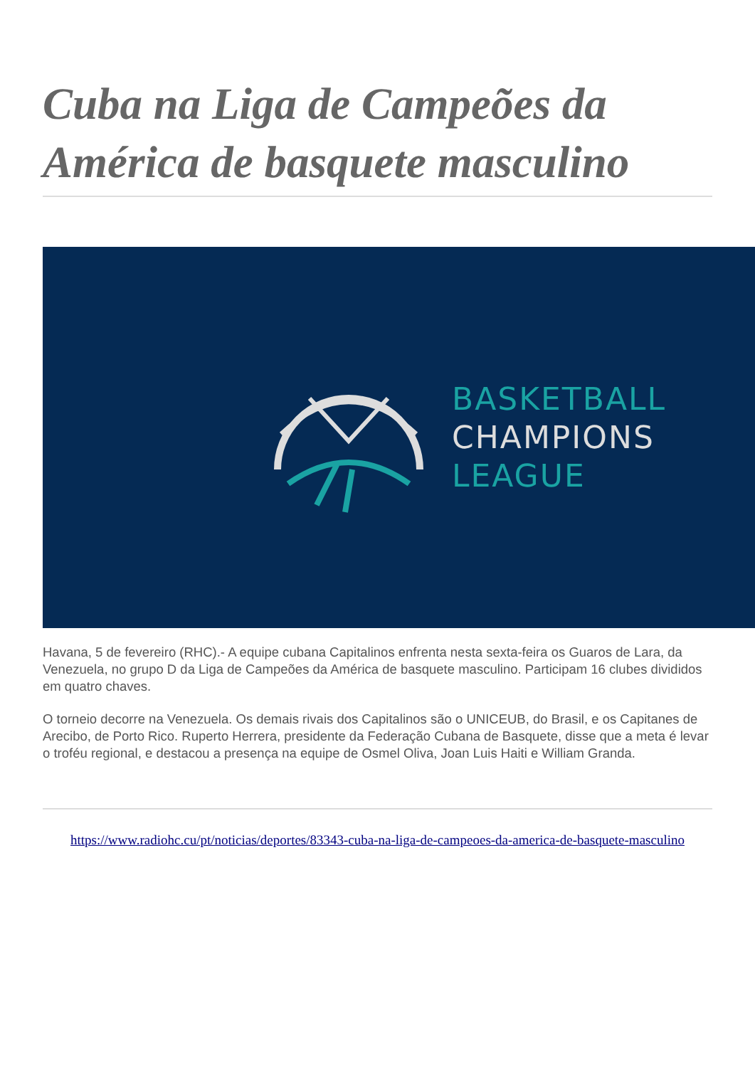Cuba na Liga de Campeões da América de basquete masculino
BASKETBALL
CHAMPIONS
LEAGUE
Havana, 5 de fevereiro (RHC).- A equipe cubana Capitalinos enfrenta nesta sexta-feira os Guaros de Lara, da Venezuela, no grupo D da Liga de Campeões da América de basquete masculino. Participam 16 clubes divididos em quatro chaves.
O torneio decorre na Venezuela. Os demais rivais dos Capitalinos são o UNICEUB, do Brasil, e os Capitanes de Arecibo, de Porto Rico. Ruperto Herrera, presidente da Federação Cubana de Basquete, disse que a meta é levar o troféu regional, e destacou a presença na equipe de Osmel Oliva, Joan Luis Haiti e William Granda.
https://www.radiohc.cu/pt/noticias/deportes/83343-cuba-na-liga-de-campeoes-da-america-de-basquete-masculino